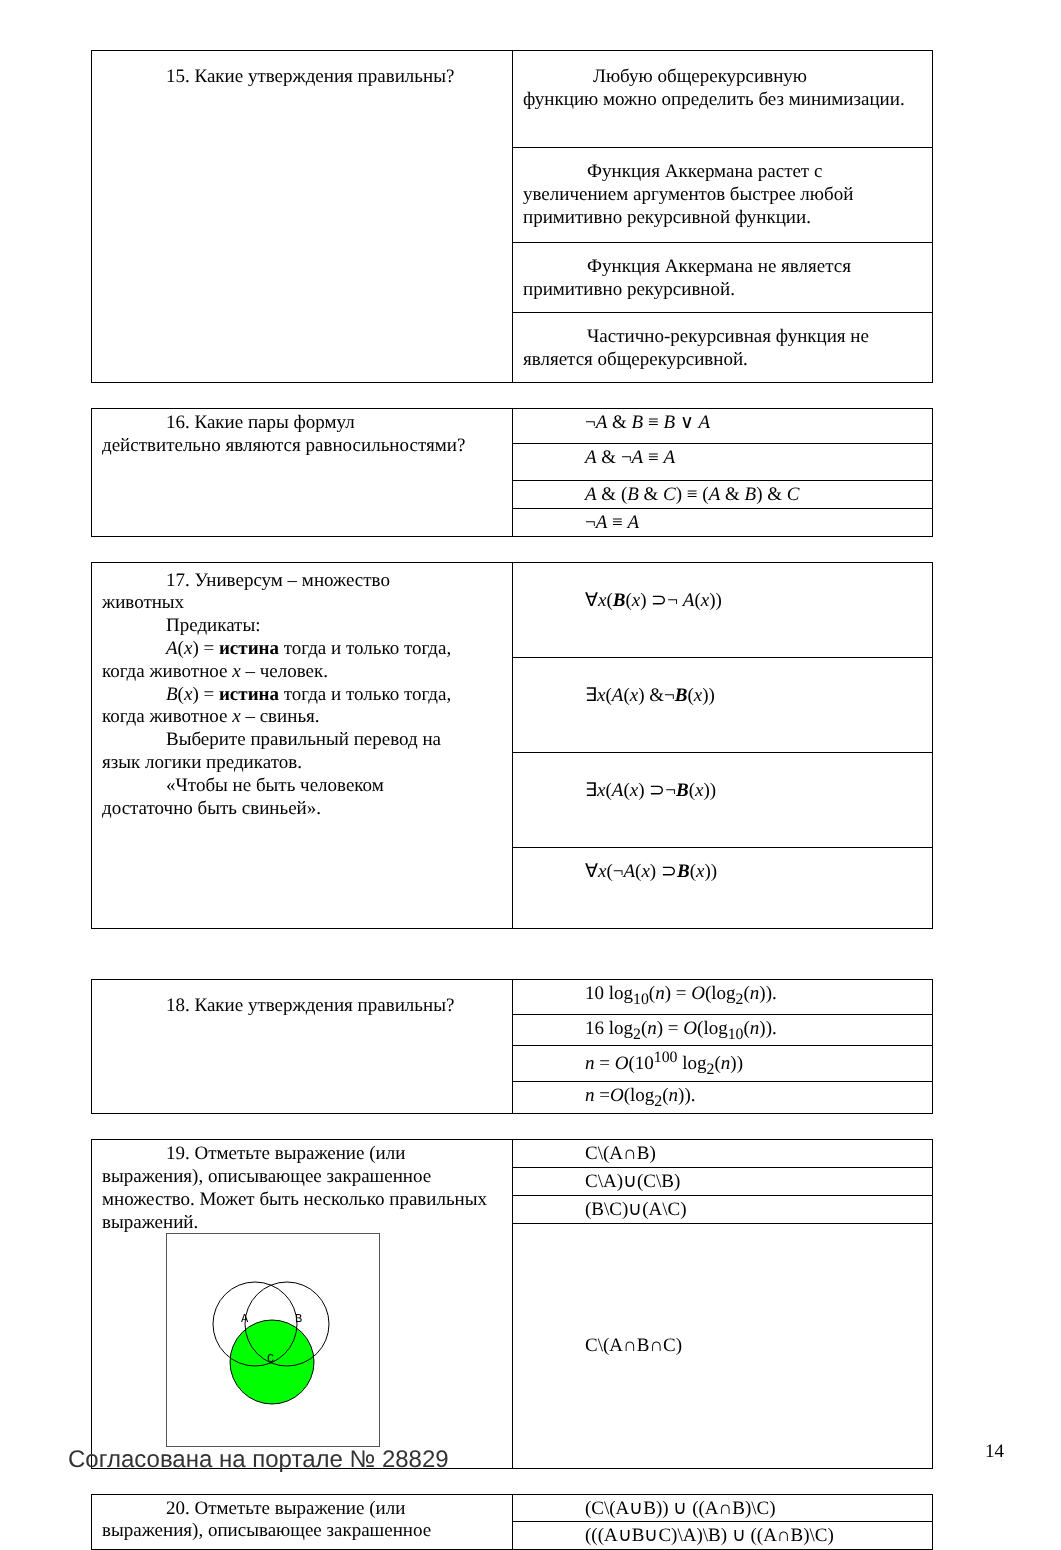| 15. Какие утверждения правильны? | Любую общерекурсивную функцию можно определить без минимизации. |
| | Функция Аккермана растет с увеличением аргументов быстрее любой примитивно рекурсивной функции. |
| | Функция Аккермана не является примитивно рекурсивной. |
| | Частично-рекурсивная функция не является общерекурсивной. |
| 16. Какие пары формул действительно являются равносильностями? | ¬ A & B ≡ B ∨ A |
| | A & ¬ A ≡ A |
| | A & ( B & C ) ≡ ( A & B ) & C |
| | ¬ A ≡ A |
| 17. Универсум – множество животных Предикаты: A ( x ) = истина тогда и только тогда, когда животное x – человек. B ( x ) = истина тогда и только тогда, когда животное x – свинья. Выберите правильный перевод на язык логики предикатов. «Чтобы не быть человеком достаточно быть свиньей». | ∀ x ( B ( x ) ⊃¬ A ( x )) |
| | ∃ x ( A ( x ) &¬ B ( x )) |
| | ∃ x ( A ( x ) ⊃¬ B ( x )) |
| | ∀ x (¬ A ( x ) ⊃ B ( x )) |
| 18. Какие утверждения правильны? | 10 log<sub>10</sub>( n ) = O (log<sub>2</sub>( n )). |
| | 16 log<sub>2</sub>( n ) = O (log<sub>10</sub>( n )). |
| | n = O (10<sup>100</sup> log<sub>2</sub>( n )) |
| | n = O (log<sub>2</sub>( n )). |
| 19. Отметьте выражение (или выражения), описывающее закрашенное множество. Может быть несколько правильных выражений. A B C | C\(A∩B) |
| | C\A)∪(C\B) |
| | (B\C)∪(A\C) |
| | C\(A∩B∩C) |
| 20. Отметьте выражение (или выражения), описывающее закрашенное | (C\(A∪B)) ∪ ((A∩B)\C) |
| | (((A∪B∪C)\A)\B) ∪ ((A∩B)\C) |
Согласована на портале № 28829 14